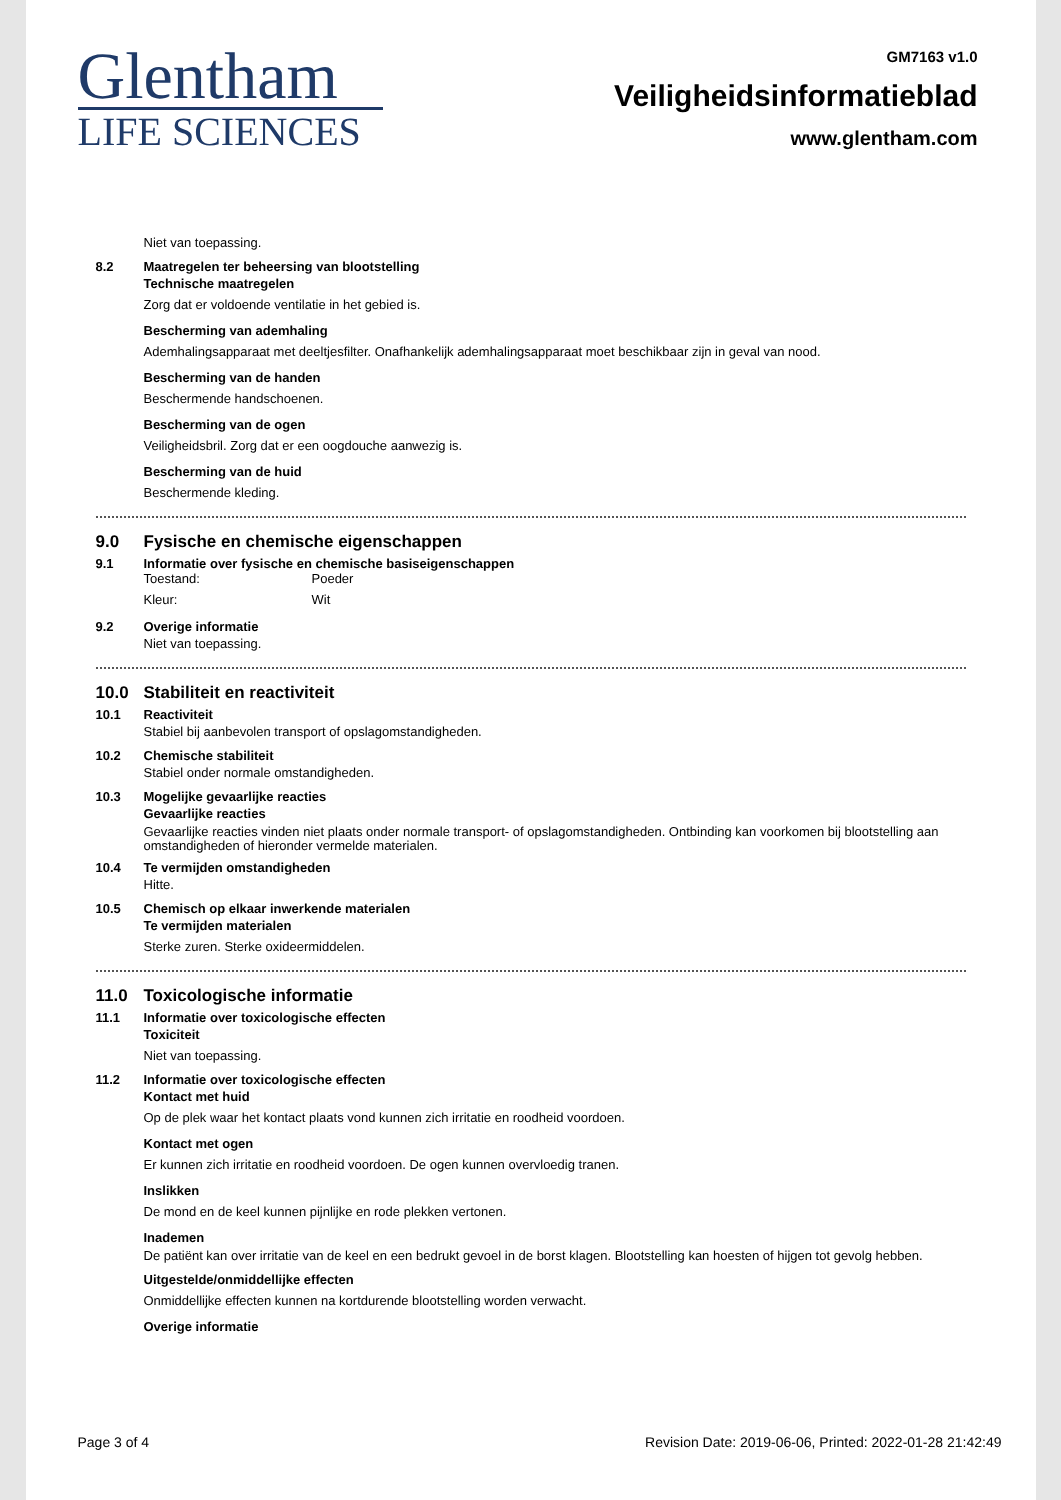Glentham
LIFE SCIENCES
GM7163 v1.0
Veiligheidsinformatieblad
www.glentham.com
Niet van toepassing.
8.2 Maatregelen ter beheersing van blootstelling
Technische maatregelen
Zorg dat er voldoende ventilatie in het gebied is.
Bescherming van ademhaling
Ademhalingsapparaat met deeltjesfilter. Onafhankelijk ademhalingsapparaat moet beschikbaar zijn in geval van nood.
Bescherming van de handen
Beschermende handschoenen.
Bescherming van de ogen
Veiligheidsbril. Zorg dat er een oogdouche aanwezig is.
Bescherming van de huid
Beschermende kleding.
9.0 Fysische en chemische eigenschappen
9.1 Informatie over fysische en chemische basiseigenschappen
Toestand:
Poeder
Kleur:
Wit
9.2 Overige informatie
Niet van toepassing.
10.0 Stabiliteit en reactiviteit
10.1 Reactiviteit
Stabiel bij aanbevolen transport of opslagomstandigheden.
10.2 Chemische stabiliteit
Stabiel onder normale omstandigheden.
10.3 Mogelijke gevaarlijke reacties
Gevaarlijke reacties
Gevaarlijke reacties vinden niet plaats onder normale transport- of opslagomstandigheden. Ontbinding kan voorkomen bij blootstelling aan omstandigheden of hieronder vermelde materialen.
10.4 Te vermijden omstandigheden
Hitte.
10.5 Chemisch op elkaar inwerkende materialen
Te vermijden materialen
Sterke zuren. Sterke oxideermiddelen.
11.0 Toxicologische informatie
11.1 Informatie over toxicologische effecten
Toxiciteit
Niet van toepassing.
11.2 Informatie over toxicologische effecten
Kontact met huid
Op de plek waar het kontact plaats vond kunnen zich irritatie en roodheid voordoen.
Kontact met ogen
Er kunnen zich irritatie en roodheid voordoen. De ogen kunnen overvloedig tranen.
Inslikken
De mond en de keel kunnen pijnlijke en rode plekken vertonen.
Inademen
De patiënt kan over irritatie van de keel en een bedrukt gevoel in de borst klagen. Blootstelling kan hoesten of hijgen tot gevolg hebben.
Uitgestelde/onmiddellijke effecten
Onmiddellijke effecten kunnen na kortdurende blootstelling worden verwacht.
Overige informatie
Page 3 of 4 Revision Date: 2019-06-06, Printed: 2022-01-28 21:42:49